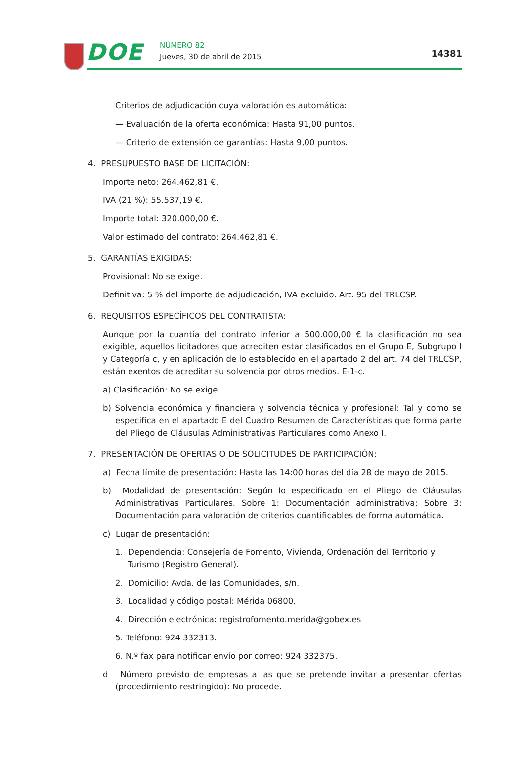DOE
NÚMERO 82
Jueves, 30 de abril de 2015
14381
Criterios de adjudicación cuya valoración es automática:
— Evaluación de la oferta económica: Hasta 91,00 puntos.
— Criterio de extensión de garantías: Hasta 9,00 puntos.
4. PRESUPUESTO BASE DE LICITACIÓN:
Importe neto: 264.462,81 €.
IVA (21 %): 55.537,19 €.
Importe total: 320.000,00 €.
Valor estimado del contrato: 264.462,81 €.
5. GARANTÍAS EXIGIDAS:
Provisional: No se exige.
Definitiva: 5 % del importe de adjudicación, IVA excluido. Art. 95 del TRLCSP.
6. REQUISITOS ESPECÍFICOS DEL CONTRATISTA:
Aunque por la cuantía del contrato inferior a 500.000,00 € la clasificación no sea exigible, aquellos licitadores que acrediten estar clasificados en el Grupo E, Subgrupo I y Categoría c, y en aplicación de lo establecido en el apartado 2 del art. 74 del TRLCSP, están exentos de acreditar su solvencia por otros medios. E-1-c.
a) Clasificación: No se exige.
b) Solvencia económica y financiera y solvencia técnica y profesional: Tal y como se especifica en el apartado E del Cuadro Resumen de Características que forma parte del Pliego de Cláusulas Administrativas Particulares como Anexo I.
7. PRESENTACIÓN DE OFERTAS O DE SOLICITUDES DE PARTICIPACIÓN:
a) Fecha límite de presentación: Hasta las 14:00 horas del día 28 de mayo de 2015.
b) Modalidad de presentación: Según lo especificado en el Pliego de Cláusulas Administrativas Particulares. Sobre 1: Documentación administrativa; Sobre 3: Documentación para valoración de criterios cuantificables de forma automática.
c) Lugar de presentación:
1. Dependencia: Consejería de Fomento, Vivienda, Ordenación del Territorio y Turismo (Registro General).
2. Domicilio: Avda. de las Comunidades, s/n.
3. Localidad y código postal: Mérida 06800.
4. Dirección electrónica: registrofomento.merida@gobex.es
5. Teléfono: 924 332313.
6. N.º fax para notificar envío por correo: 924 332375.
d Número previsto de empresas a las que se pretende invitar a presentar ofertas (procedimiento restringido): No procede.